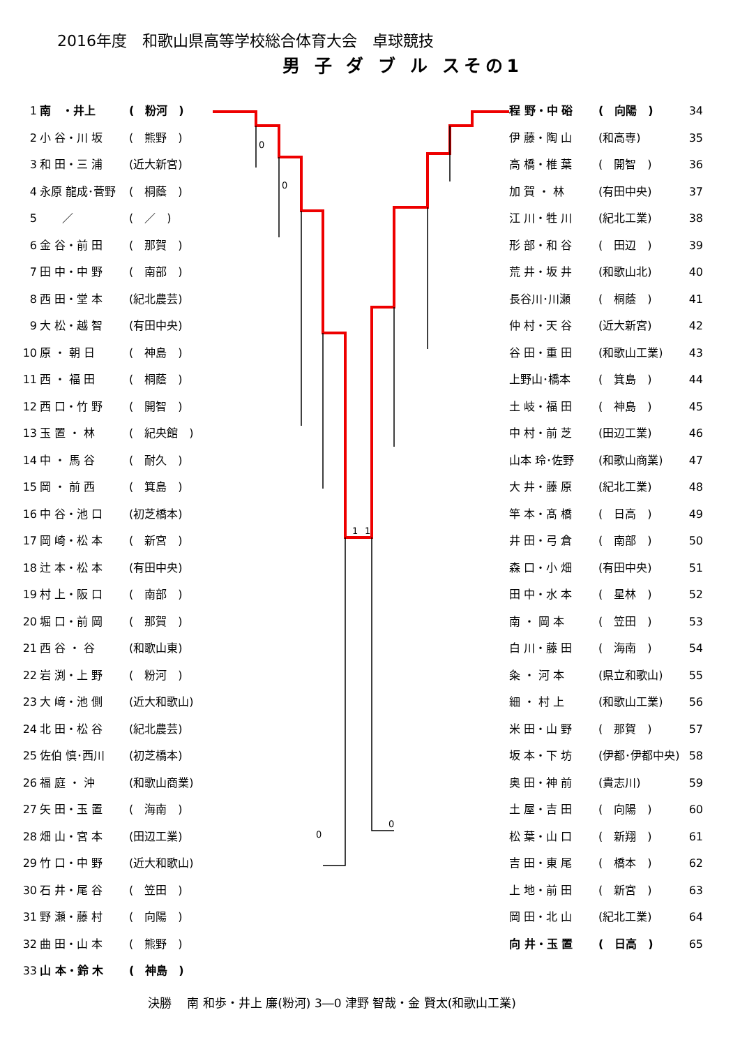2016年度　和歌山県高等学校総合体育大会　卓球競技
男 子 ダ ブ ル スその1
0
0
1
1
0
0
1 南　・井上 (　粉河　)
2 小 谷・川 坂 (　熊野　)
3 和 田・三 浦 (近大新宮)
4 永原 龍成･菅野 (　桐蔭　)
5　　／ (　／　)
6 金 谷・前 田 (　那賀　)
7 田 中・中 野 (　南部　)
8 西 田・堂 本 (紀北農芸)
9 大 松・越 智 (有田中央)
10 原 ・ 朝 日 (　神島　)
11 西 ・ 福 田 (　桐蔭　)
12 西 口・竹 野 (　開智　)
13 玉 置 ・ 林 (　紀央館　)
14 中 ・ 馬 谷 (　耐久　)
15 岡 ・ 前 西 (　箕島　)
16 中 谷・池 口 (初芝橋本)
17 岡 崎・松 本 (　新宮　)
18 辻 本・松 本 (有田中央)
19 村 上・阪 口 (　南部　)
20 堀 口・前 岡 (　那賀　)
21 西 谷 ・ 谷 (和歌山東)
22 岩 渕・上 野 (　粉河　)
23 大 﨑・池 側 (近大和歌山)
24 北 田・松 谷 (紀北農芸)
25 佐伯 慎･西川 (初芝橋本)
26 福 庭 ・ 沖 (和歌山商業)
27 矢 田・玉 置 (　海南　)
28 畑 山・宮 本 (田辺工業)
29 竹 口・中 野 (近大和歌山)
30 石 井・尾 谷 (　笠田　)
31 野 瀬・藤 村 (　向陽　)
32 曲 田・山 本 (　熊野　)
33 山 本・鈴 木 (　神島　)
程 野・中 硲 (　向陽　) 34
伊 藤・陶 山 (和高専) 35
高 橋・椎 葉 (　開智　) 36
加 賀 ・ 林 (有田中央) 37
江 川・牲 川 (紀北工業) 38
形 部・和 谷 (　田辺　) 39
荒 井・坂 井 (和歌山北) 40
長谷川･川瀬 (　桐蔭　) 41
仲 村・天 谷 (近大新宮) 42
谷 田・重 田 (和歌山工業) 43
上野山･橋本 (　箕島　) 44
土 岐・福 田 (　神島　) 45
中 村・前 芝 (田辺工業) 46
山本 玲･佐野 (和歌山商業) 47
大 井・藤 原 (紀北工業) 48
竿 本・髙 橋 (　日高　) 49
井 田・弓 倉 (　南部　) 50
森 口・小 畑 (有田中央) 51
田 中・水 本 (　星林　) 52
南 ・ 岡 本 (　笠田　) 53
白 川・藤 田 (　海南　) 54
粂 ・ 河 本 (県立和歌山) 55
細 ・ 村 上 (和歌山工業) 56
米 田・山 野 (　那賀　) 57
坂 本・下 坊 (伊都･伊都中央) 58
奥 田・神 前 (貴志川) 59
土 屋・吉 田 (　向陽　) 60
松 葉・山 口 (　新翔　) 61
吉 田・東 尾 (　橋本　) 62
上 地・前 田 (　新宮　) 63
岡 田・北 山 (紀北工業) 64
向 井・玉 置 (　日高　) 65
決勝　 南 和歩・井上 廉(粉河) 3―0 津野 智哉・金 賢太(和歌山工業)